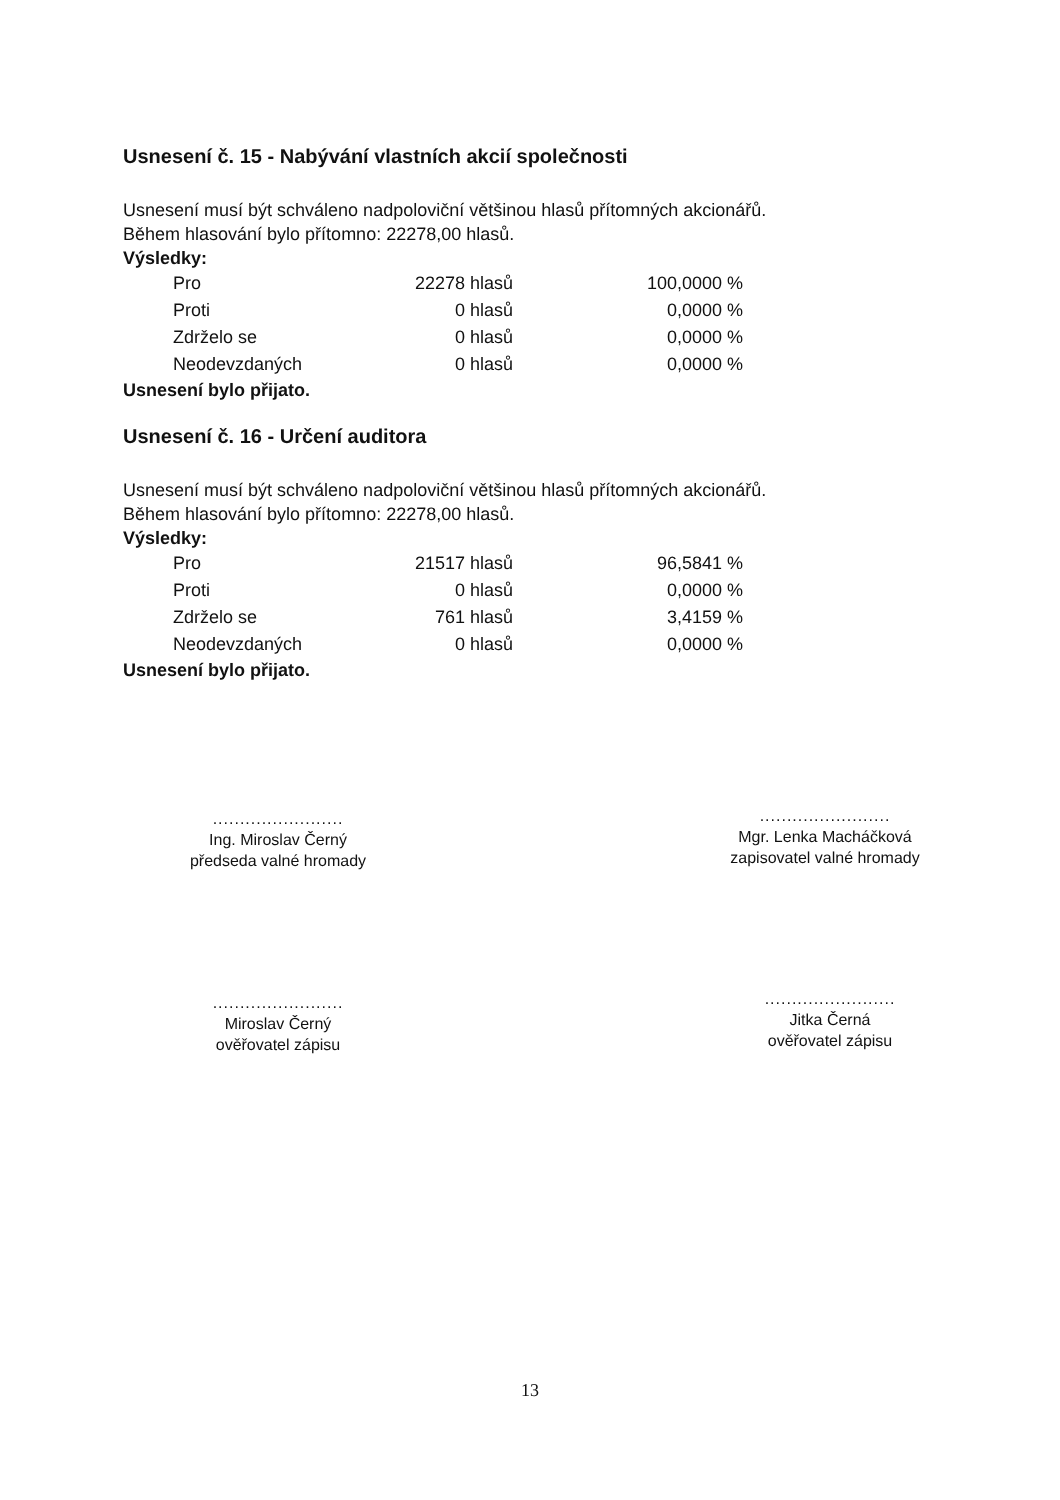Usnesení č. 15 - Nabývání vlastních akcií společnosti
Usnesení musí být schváleno nadpoloviční většinou hlasů přítomných akcionářů.
Během hlasování bylo přítomno: 22278,00 hlasů.
Výsledky:
| Pro | 22278 hlasů | 100,0000 % |
| Proti | 0 hlasů | 0,0000 % |
| Zdrželo se | 0 hlasů | 0,0000 % |
| Neodevzdaných | 0 hlasů | 0,0000 % |
Usnesení bylo přijato.
Usnesení č. 16 - Určení auditora
Usnesení musí být schváleno nadpoloviční většinou hlasů přítomných akcionářů.
Během hlasování bylo přítomno: 22278,00 hlasů.
Výsledky:
| Pro | 21517 hlasů | 96,5841 % |
| Proti | 0 hlasů | 0,0000 % |
| Zdrželo se | 761 hlasů | 3,4159 % |
| Neodevzdaných | 0 hlasů | 0,0000 % |
Usnesení bylo přijato.
........................
Ing. Miroslav Černý
předseda valné hromady
........................
Mgr. Lenka Macháčková
zapisovatel valné hromady
........................
Miroslav Černý
ověřovatel zápisu
........................
Jitka Černá
ověřovatel zápisu
13